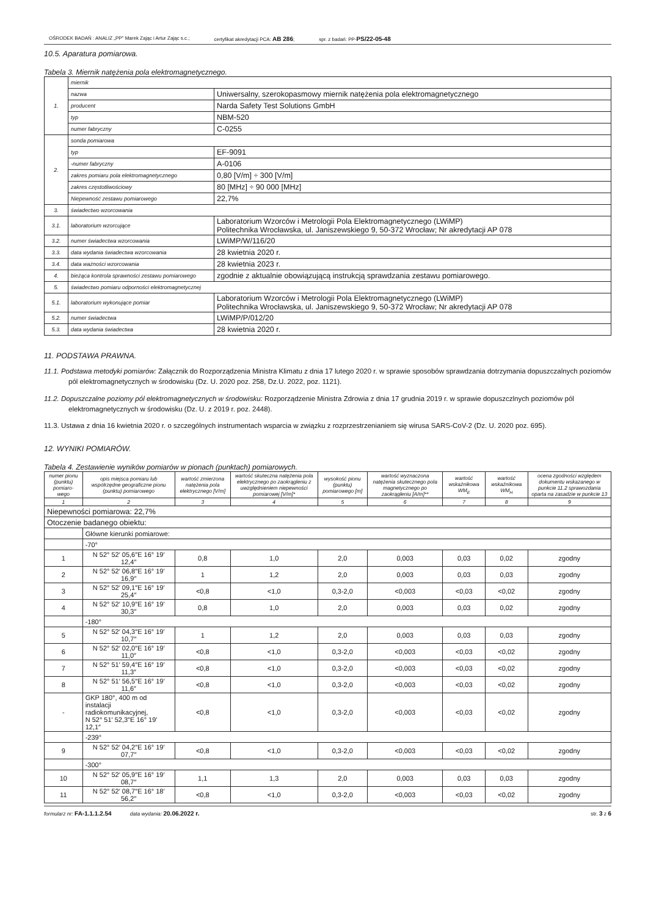OŚRODEK BADAŃ : ANALIZ „PP" Marek Zając i Artur Zając s.c.; certyfikat akredytacji PCA: AB 286; spr. z badań: PP-PS/22-05-48
10.5. Aparatura pomiarowa.
Tabela 3. Miernik natężenia pola elektromagnetycznego.
| 1. | miernik | |
| | nazwa | Uniwersalny, szerokopasmowy miernik natężenia pola elektromagnetycznego |
| | producent | Narda Safety Test Solutions GmbH |
| | typ | NBM-520 |
| | numer fabryczny | C-0255 |
| 2. | sonda pomiarowa | |
| | typ | EF-9091 |
| | -numer fabryczny | A-0106 |
| | zakres pomiaru pola elektromagnetycznego | 0,80 [V/m] ÷ 300 [V/m] |
| | zakres częstotliwościowy | 80 [MHz] ÷ 90 000 [MHz] |
| | Niepewność zestawu pomiarowego | 22,7% |
| 3. | świadectwo wzorcowania | |
| 3.1. | laboratorium wzorcujące | Laboratorium Wzorców i Metrologii Pola Elektromagnetycznego (LWiMP) Politechnika Wrocławska, ul. Janiszewskiego 9, 50-372 Wrocław; Nr akredytacji AP 078 |
| 3.2. | numer świadectwa wzorcowania | LWiMP/W/116/20 |
| 3.3. | data wydania świadectwa wzorcowania | 28 kwietnia 2020 r. |
| 3.4. | data ważności wzorcowania | 28 kwietnia 2023 r. |
| 4. | bieżąca kontrola sprawności zestawu pomiarowego | zgodnie z aktualnie obowiązującą instrukcją sprawdzania zestawu pomiarowego. |
| 5. | świadectwo pomiaru odporności elektromagnetycznej | |
| 5.1. | laboratorium wykonujące pomiar | Laboratorium Wzorców i Metrologii Pola Elektromagnetycznego (LWiMP) Politechnika Wrocławska, ul. Janiszewskiego 9, 50-372 Wrocław; Nr akredytacji AP 078 |
| 5.2. | numer świadectwa | LWiMP/P/012/20 |
| 5.3. | data wydania świadectwa | 28 kwietnia 2020 r. |
11. PODSTAWA PRAWNA.
11.1. Podstawa metodyki pomiarów: Załącznik do Rozporządzenia Ministra Klimatu z dnia 17 lutego 2020 r. w sprawie sposobów sprawdzania dotrzymania dopuszczalnych poziomów pól elektromagnetycznych w środowisku (Dz. U. 2020 poz. 258, Dz.U. 2022, poz. 1121).
11.2. Dopuszczalne poziomy pól elektromagnetycznych w środowisku: Rozporządzenie Ministra Zdrowia z dnia 17 grudnia 2019 r. w sprawie dopuszczlnych poziomów pól elektromagnetycznych w środowisku (Dz. U. z 2019 r. poz. 2448).
11.3. Ustawa z dnia 16 kwietnia 2020 r. o szczególnych instrumentach wsparcia w związku z rozprzestrzenianiem się wirusa SARS-CoV-2 (Dz. U. 2020 poz. 695).
12. WYNIKI POMIARÓW.
Tabela 4. Zestawienie wyników pomiarów w pionach (punktach) pomiarowych.
| numer pionu (punktu) pomiaro-wego | opis miejsca pomiaru lub współrzędne geograficzne pionu (punktu) pomiarowego | wartość zmierzona natężenia pola elektrycznego [V/m] | wartość skuteczna natężenia pola elektrycznego po zaokrągleniu z uwzględnieniem niepewności pomiarowej [V/m]* | wysokość pionu (punktu) pomiarowego [m] | wartość wyznaczona natężenia skutecznego pola magnetycznego po zaokrągleniu [A/m]** | wartość wskaźnikowa WM<sub>E</sub> | wartość wskaźnikowa WM<sub>H</sub> | ocena zgodności względem dokumentu wskazanego w punkcie 11.2 sprawozdania oparta na zasadzie w punkcie 13 |
| --- | --- | --- | --- | --- | --- | --- | --- | --- |
| 1 | 2 | 3 | 4 | 5 | 6 | 7 | 8 | 9 |
| Niepewności pomiarowa: 22,7% | | | | | | | | |
| Otoczenie badanego obiektu: | | | | | | | | |
| | Główne kierunki pomiarowe: | | | | | | | |
| | -70° | | | | | | | |
| 1 | N 52° 52′ 05,6″E 16° 19′ 12,4″ | 0,8 | 1,0 | 2,0 | 0,003 | 0,03 | 0,02 | zgodny |
| 2 | N 52° 52′ 06,8″E 16° 19′ 16,9″ | 1 | 1,2 | 2,0 | 0,003 | 0,03 | 0,03 | zgodny |
| 3 | N 52° 52′ 09,1″E 16° 19′ 25,4″ | <0,8 | <1,0 | 0,3-2,0 | <0,003 | <0,03 | <0,02 | zgodny |
| 4 | N 52° 52′ 10,9″E 16° 19′ 30,3″ | 0,8 | 1,0 | 2,0 | 0,003 | 0,03 | 0,02 | zgodny |
| | -180° | | | | | | | |
| 5 | N 52° 52′ 04,3″E 16° 19′ 10,7″ | 1 | 1,2 | 2,0 | 0,003 | 0,03 | 0,03 | zgodny |
| 6 | N 52° 52′ 02,0″E 16° 19′ 11,0″ | <0,8 | <1,0 | 0,3-2,0 | <0,003 | <0,03 | <0,02 | zgodny |
| 7 | N 52° 51′ 59,4″E 16° 19′ 11,3″ | <0,8 | <1,0 | 0,3-2,0 | <0,003 | <0,03 | <0,02 | zgodny |
| 8 | N 52° 51′ 56,5″E 16° 19′ 11,6″ | <0,8 | <1,0 | 0,3-2,0 | <0,003 | <0,03 | <0,02 | zgodny |
| - | GKP 180°, 400 m od instalacji radiokomunikacyjnej, N 52° 51′ 52,3″E 16° 19′ 12,1″ | <0,8 | <1,0 | 0,3-2,0 | <0,003 | <0,03 | <0,02 | zgodny |
| | -239° | | | | | | | |
| 9 | N 52° 52′ 04,2″E 16° 19′ 07,7″ | <0,8 | <1,0 | 0,3-2,0 | <0,003 | <0,03 | <0,02 | zgodny |
| | -300° | | | | | | | |
| 10 | N 52° 52′ 05,9″E 16° 19′ 08,7″ | 1,1 | 1,3 | 2,0 | 0,003 | 0,03 | 0,03 | zgodny |
| 11 | N 52° 52′ 08,7″E 16° 18′ 56,2″ | <0,8 | <1,0 | 0,3-2,0 | <0,003 | <0,03 | <0,02 | zgodny |
formularz nr: FA-1.1.1.2.54 data wydania: 20.06.2022 r. str. 3 z 6